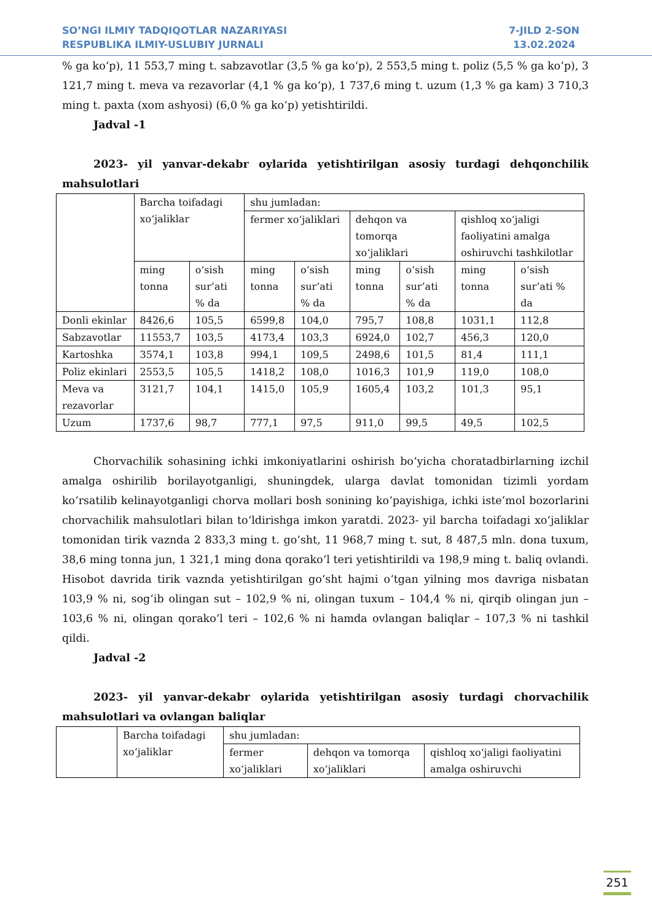SO’NGI ILMIY TADQIQOTLAR NAZARIYASI
RESPUBLIKA ILMIY-USLUBIY JURNALI
7-JILD 2-SON
13.02.2024
% ga ko‘p), 11 553,7 ming t. sabzavotlar (3,5 % ga ko‘p), 2 553,5 ming t. poliz (5,5 % ga ko‘p), 3 121,7 ming t. meva va rezavorlar (4,1 % ga ko‘p), 1 737,6 ming t. uzum (1,3 % ga kam) 3 710,3 ming t. paxta (xom ashyosi) (6,0 % ga ko‘p) yetishtirildi.
Jadval -1
2023- yil yanvar-dekabr oylarida yetishtirilgan asosiy turdagi dehqonchilik mahsulotlari
| | Barcha toifadagi xo‘jaliklar | | shu jumladan: | | | | | |
| | | | fermer xo‘jaliklari | | dehqon va tomorqa xo‘jaliklari | | qishloq xo‘jaligi faoliyatini amalga oshiruvchi tashkilotlar | |
| | ming tonna | o‘sish sur’ati % da | ming tonna | o‘sish sur’ati % da | ming tonna | o‘sish sur’ati % da | ming tonna | o‘sish sur’ati % da |
| Donli ekinlar | 8426,6 | 105,5 | 6599,8 | 104,0 | 795,7 | 108,8 | 1031,1 | 112,8 |
| Sabzavotlar | 11553,7 | 103,5 | 4173,4 | 103,3 | 6924,0 | 102,7 | 456,3 | 120,0 |
| Kartoshka | 3574,1 | 103,8 | 994,1 | 109,5 | 2498,6 | 101,5 | 81,4 | 111,1 |
| Poliz ekinlari | 2553,5 | 105,5 | 1418,2 | 108,0 | 1016,3 | 101,9 | 119,0 | 108,0 |
| Meva va rezavorlar | 3121,7 | 104,1 | 1415,0 | 105,9 | 1605,4 | 103,2 | 101,3 | 95,1 |
| Uzum | 1737,6 | 98,7 | 777,1 | 97,5 | 911,0 | 99,5 | 49,5 | 102,5 |
Chorvachilik sohasining ichki imkoniyatlarini oshirish bo‘yicha choratadbirlarning izchil amalga oshirilib borilayotganligi, shuningdek, ularga davlat tomonidan tizimli yordam ko‘rsatilib kelinayotganligi chorva mollari bosh sonining ko‘payishiga, ichki iste’mol bozorlarini chorvachilik mahsulotlari bilan to‘ldirishga imkon yaratdi. 2023- yil barcha toifadagi xo‘jaliklar tomonidan tirik vaznda 2 833,3 ming t. go‘sht, 11 968,7 ming t. sut, 8 487,5 mln. dona tuxum, 38,6 ming tonna jun, 1 321,1 ming dona qorako‘l teri yetishtirildi va 198,9 ming t. baliq ovlandi. Hisobot davrida tirik vaznda yetishtirilgan go‘sht hajmi o‘tgan yilning mos davriga nisbatan 103,9 % ni, sog‘ib olingan sut – 102,9 % ni, olingan tuxum – 104,4 % ni, qirqib olingan jun – 103,6 % ni, olingan qorako‘l teri – 102,6 % ni hamda ovlangan baliqlar – 107,3 % ni tashkil qildi.
Jadval -2
2023- yil yanvar-dekabr oylarida yetishtirilgan asosiy turdagi chorvachilik mahsulotlari va ovlangan baliqlar
| | Barcha toifadagi xo‘jaliklar | shu jumladan: | | |
| | | fermer xo‘jaliklari | dehqon va tomorqa xo‘jaliklari | qishloq xo‘jaligi faoliyatini amalga oshiruvchi |
251